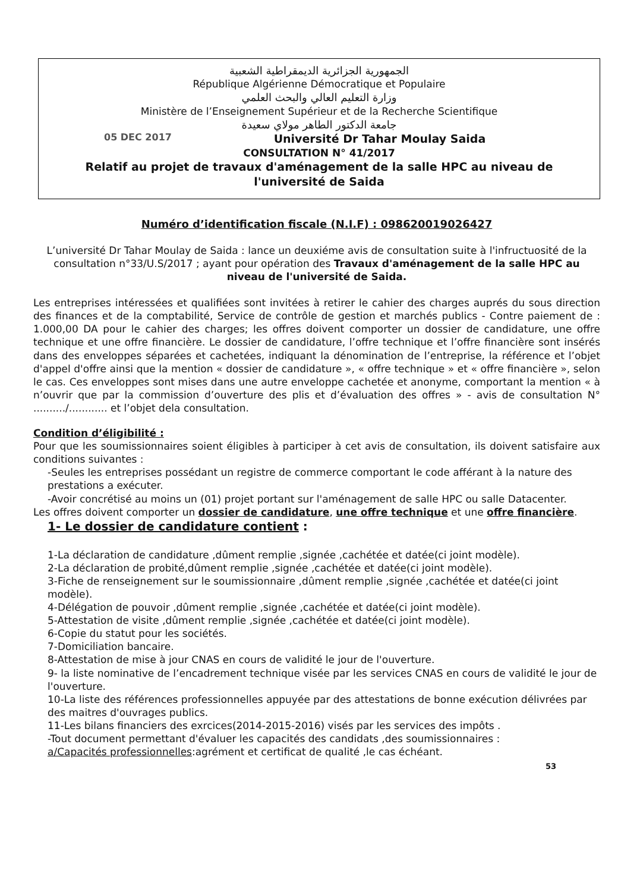الجمهورية الجزائرية الديمقراطية الشعبية
République Algérienne Démocratique et Populaire
وزارة التعليم العالي والبحث العلمي
Ministère de l’Enseignement Supérieur et de la Recherche Scientifique
جامعة الدكتور الطاهر مولاي سعيدة
05 DEC 2017 Université Dr Tahar Moulay Saida
CONSULTATION N° 41/2017
Relatif au projet de travaux d'aménagement de la salle HPC au niveau de l'université de Saida
Numéro d’identification fiscale (N.I.F) : 098620019026427
L’université Dr Tahar Moulay de Saida : lance un deuxiéme avis de consultation suite à l'infructuosité de la consultation n°33/U.S/2017 ; ayant pour opération des Travaux d'aménagement de la salle HPC au niveau de l'université de Saida.
Les entreprises intéressées et qualifiées sont invitées à retirer le cahier des charges auprés du sous direction des finances et de la comptabilité, Service de contrôle de gestion et marchés publics - Contre paiement de : 1.000,00 DA pour le cahier des charges; les offres doivent comporter un dossier de candidature, une offre technique et une offre financière. Le dossier de candidature, l’offre technique et l’offre financière sont insérés dans des enveloppes séparées et cachetées, indiquant la dénomination de l’entreprise, la référence et l’objet d'appel d'offre ainsi que la mention « dossier de candidature », « offre technique » et « offre financière », selon le cas. Ces enveloppes sont mises dans une autre enveloppe cachetée et anonyme, comportant la mention « à n’ouvrir que par la commission d’ouverture des plis et d’évaluation des offres » - avis de consultation N° ........../............ et l’objet dela consultation.
Condition d’éligibilité :
Pour que les soumissionnaires soient éligibles à participer à cet avis de consultation, ils doivent satisfaire aux conditions suivantes :
-Seules les entreprises possédant un registre de commerce comportant le code afférant à la nature des prestations a exécuter.
-Avoir concrétisé au moins un (01) projet portant sur l'aménagement de salle HPC ou salle Datacenter.
Les offres doivent comporter un dossier de candidature, une offre technique et une offre financière.
1- Le dossier de candidature contient :
1-La déclaration de candidature ,dûment remplie ,signée ,cachétée et datée(ci joint modèle).
2-La déclaration de probité,dûment remplie ,signée ,cachétée et datée(ci joint modèle).
3-Fiche de renseignement sur le soumissionnaire ,dûment remplie ,signée ,cachétée et datée(ci joint modèle).
4-Délégation de pouvoir ,dûment remplie ,signée ,cachétée et datée(ci joint modèle).
5-Attestation de visite ,dûment remplie ,signée ,cachétée et datée(ci joint modèle).
6-Copie du statut pour les sociétés.
7-Domiciliation bancaire.
8-Attestation de mise à jour CNAS en cours de validité le jour de l'ouverture.
9- la liste nominative de l’encadrement technique visée par les services CNAS en cours de validité le jour de l'ouverture.
10-La liste des références professionnelles appuyée par des attestations de bonne exécution délivrées par des maitres d'ouvrages publics.
11-Les bilans financiers des exrcices(2014-2015-2016) visés par les services des impôts .
-Tout document permettant d'évaluer les capacités des candidats ,des soumissionnaires :
a/Capacités professionnelles:agrément et certificat de qualité ,le cas échéant.
53